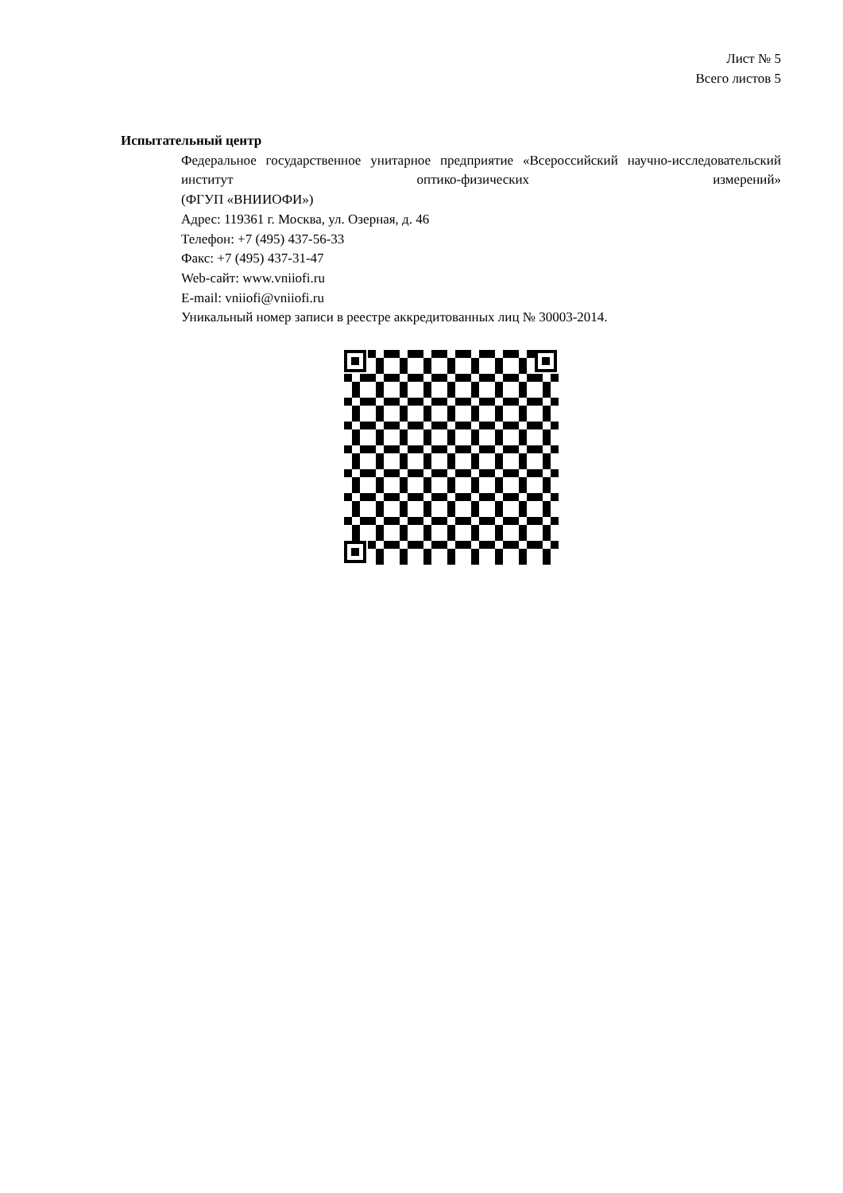Лист № 5
Всего листов 5
Испытательный центр
Федеральное государственное унитарное предприятие «Всероссийский научно-исследовательский институт оптико-физических измерений»
(ФГУП «ВНИИОФИ»)
Адрес: 119361 г. Москва, ул. Озерная, д. 46
Телефон: +7 (495) 437-56-33
Факс: +7 (495) 437-31-47
Web-сайт: www.vniiofi.ru
E-mail: vniiofi@vniiofi.ru
Уникальный номер записи в реестре аккредитованных лиц № 30003-2014.